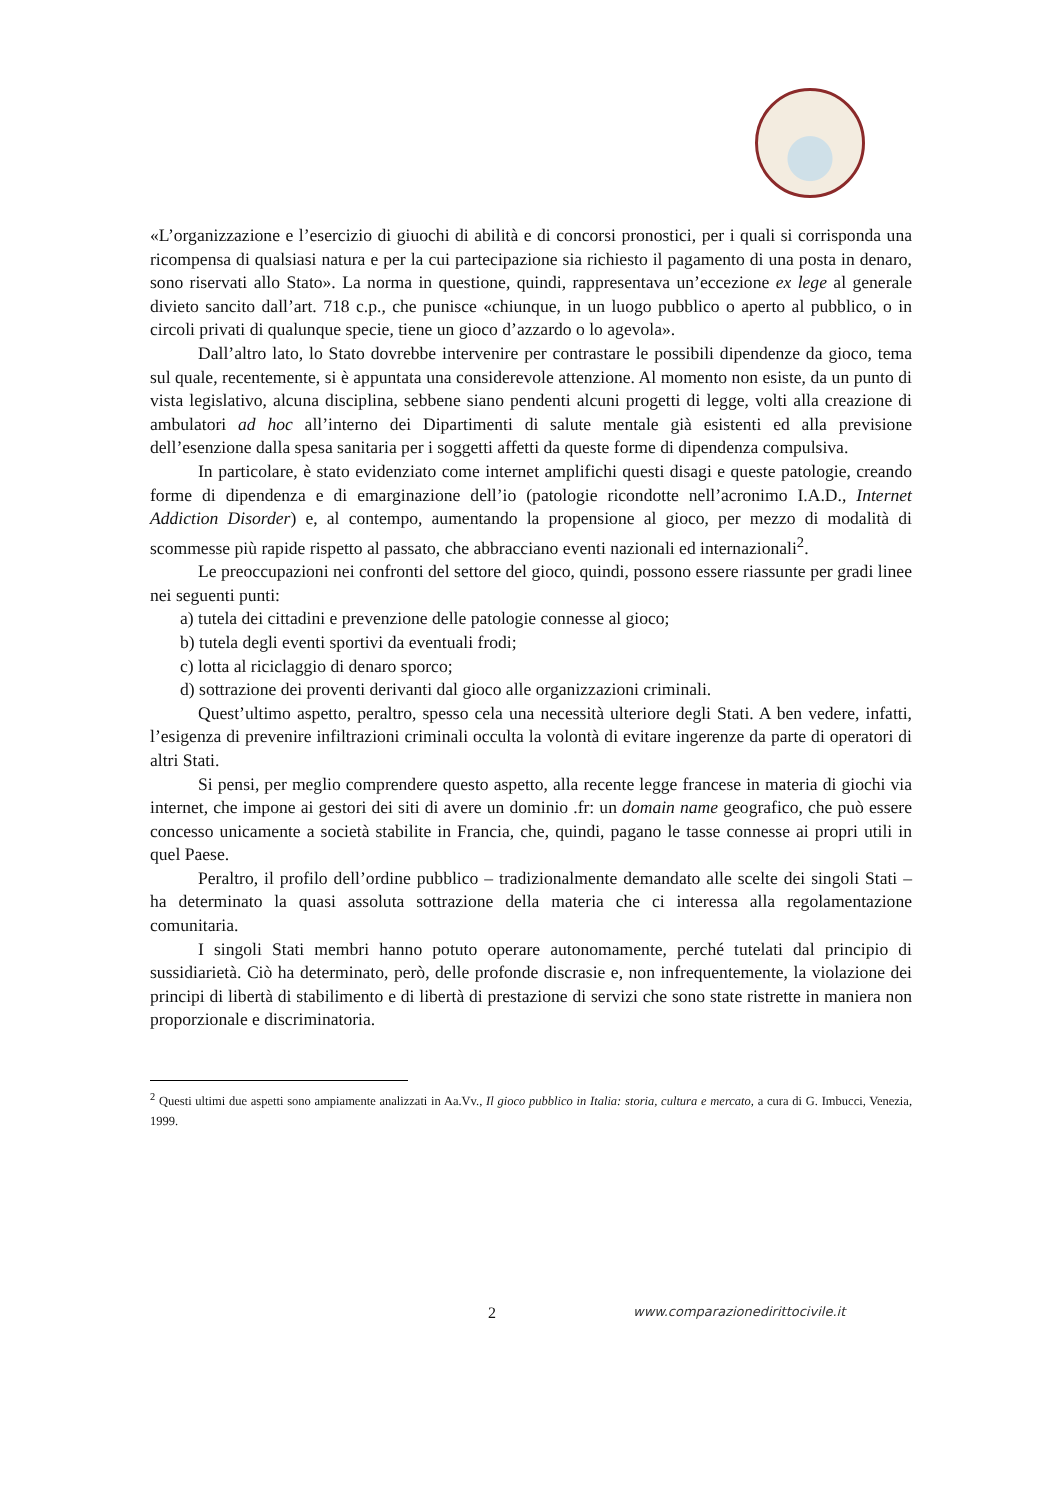«L’organizzazione e l’esercizio di giuochi di abilità e di concorsi pronostici, per i quali si corrisponda una ricompensa di qualsiasi natura e per la cui partecipazione sia richiesto il pagamento di una posta in denaro, sono riservati allo Stato». La norma in questione, quindi, rappresentava un’eccezione ex lege al generale divieto sancito dall’art. 718 c.p., che punisce «chiunque, in un luogo pubblico o aperto al pubblico, o in circoli privati di qualunque specie, tiene un gioco d’azzardo o lo agevola».
Dall’altro lato, lo Stato dovrebbe intervenire per contrastare le possibili dipendenze da gioco, tema sul quale, recentemente, si è appuntata una considerevole attenzione. Al momento non esiste, da un punto di vista legislativo, alcuna disciplina, sebbene siano pendenti alcuni progetti di legge, volti alla creazione di ambulatori ad hoc all’interno dei Dipartimenti di salute mentale già esistenti ed alla previsione dell’esenzione dalla spesa sanitaria per i soggetti affetti da queste forme di dipendenza compulsiva.
In particolare, è stato evidenziato come internet amplifichi questi disagi e queste patologie, creando forme di dipendenza e di emarginazione dell’io (patologie ricondotte nell’acronimo I.A.D., Internet Addiction Disorder) e, al contempo, aumentando la propensione al gioco, per mezzo di modalità di scommesse più rapide rispetto al passato, che abbracciano eventi nazionali ed internazionali<sup>2</sup>.
Le preoccupazioni nei confronti del settore del gioco, quindi, possono essere riassunte per gradi linee nei seguenti punti:
a) tutela dei cittadini e prevenzione delle patologie connesse al gioco;
b) tutela degli eventi sportivi da eventuali frodi;
c) lotta al riciclaggio di denaro sporco;
d) sottrazione dei proventi derivanti dal gioco alle organizzazioni criminali.
Quest’ultimo aspetto, peraltro, spesso cela una necessità ulteriore degli Stati. A ben vedere, infatti, l’esigenza di prevenire infiltrazioni criminali occulta la volontà di evitare ingerenze da parte di operatori di altri Stati.
Si pensi, per meglio comprendere questo aspetto, alla recente legge francese in materia di giochi via internet, che impone ai gestori dei siti di avere un dominio .fr: un domain name geografico, che può essere concesso unicamente a società stabilite in Francia, che, quindi, pagano le tasse connesse ai propri utili in quel Paese.
Peraltro, il profilo dell’ordine pubblico – tradizionalmente demandato alle scelte dei singoli Stati – ha determinato la quasi assoluta sottrazione della materia che ci interessa alla regolamentazione comunitaria.
I singoli Stati membri hanno potuto operare autonomamente, perché tutelati dal principio di sussidiarietà. Ciò ha determinato, però, delle profonde discrasie e, non infrequentemente, la violazione dei principi di libertà di stabilimento e di libertà di prestazione di servizi che sono state ristrette in maniera non proporzionale e discriminatoria.
<sup>2</sup> Questi ultimi due aspetti sono ampiamente analizzati in Aa.Vv., Il gioco pubblico in Italia: storia, cultura e mercato, a cura di G. Imbucci, Venezia, 1999.
2 www.comparazionedirittocivile.it